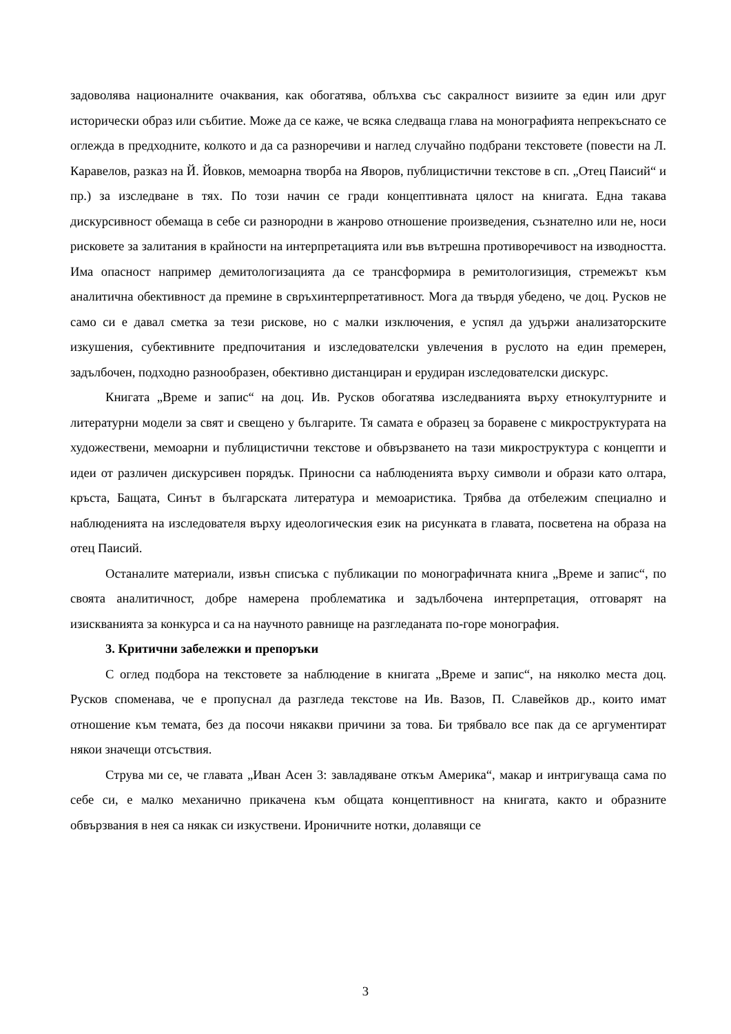задоволява националните очаквания, как обогатява, облъхва със сакралност визиите за един или друг исторически образ или събитие. Може да се каже, че всяка следваща глава на монографията непрекъснато се оглежда в предходните, колкото и да са разноречиви и наглед случайно подбрани текстовете (повести на Л. Каравелов, разказ на Й. Йовков, мемоарна творба на Яворов, публицистични текстове в сп. „Отец Паисий“ и пр.) за изследване в тях. По този начин се гради концептивната цялост на книгата. Една такава дискурсивност обемаща в себе си разнородни в жанрово отношение произведения, съзнателно или не, носи рисковете за залитания в крайности на интерпретацията или във вътрешна противоречивост на изводността. Има опасност например демитологизацията да се трансформира в ремитологизиция, стремежът към аналитична обективност да премине в свръхинтерпретативност. Мога да твърдя убедено, че доц. Русков не само си е давал сметка за тези рискове, но с малки изключения, е успял да удържи анализаторските изкушения, субективните предпочитания и изследователски увлечения в руслото на един премерен, задълбочен, подходно разнообразен, обективно дистанциран и ерудиран изследователски дискурс.
Книгата „Време и запис“ на доц. Ив. Русков обогатява изследванията върху етнокултурните и литературни модели за свят и свещено у българите. Тя самата е образец за боравене с микроструктурата на художествени, мемоарни и публицистични текстове и обвързването на тази микроструктура с концепти и идеи от различен дискурсивен порядък. Приносни са наблюденията върху символи и образи като олтара, кръста, Бащата, Синът в българската литература и мемоаристика. Трябва да отбележим специално и наблюденията на изследователя върху идеологическия език на рисунката в главата, посветена на образа на отец Паисий.
Останалите материали, извън списъка с публикации по монографичната книга „Време и запис“, по своята аналитичност, добре намерена проблематика и задълбочена интерпретация, отговарят на изискванията за конкурса и са на научното равнище на разгледаната по-горе монография.
3. Критични забележки и препоръки
С оглед подбора на текстовете за наблюдение в книгата „Време и запис“, на няколко места доц. Русков споменава, че е пропуснал да разгледа текстове на Ив. Вазов, П. Славейков др., които имат отношение към темата, без да посочи някакви причини за това. Би трябвало все пак да се аргументират някои значещи отсъствия.
Струва ми се, че главата „Иван Асен 3: завладяване откъм Америка“, макар и интригуваща сама по себе си, е малко механично прикачена към общата концептивност на книгата, както и образните обвързвания в нея са някак си изкуствени. Ироничните нотки, долавящи се
3